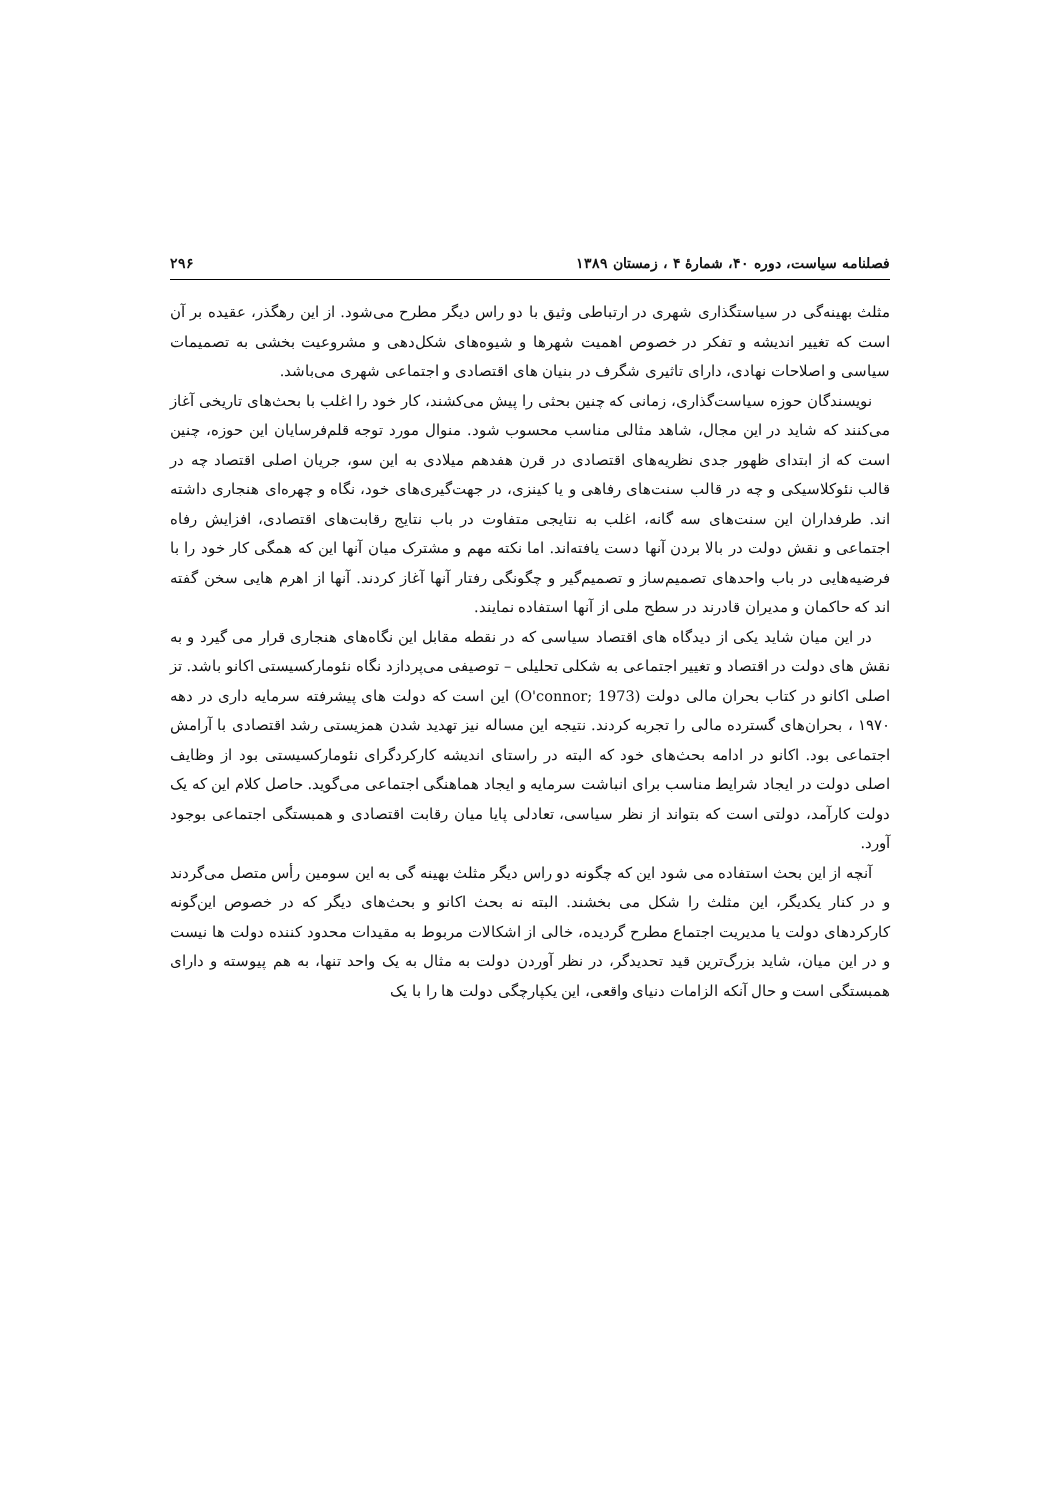فصلنامه سیاست، دوره ۴۰، شمارهٔ ۴ ، زمستان ۱۳۸۹ ۲۹۶
مثلث بهینه‌گی در سیاستگذاری شهری در ارتباطی وثیق با دو راس دیگر مطرح می‌شود. از این رهگذر، عقیده بر آن است که تغییر اندیشه و تفکر در خصوص اهمیت شهرها و شیوه‌های شکل‌دهی و مشروعیت بخشی به تصمیمات سیاسی و اصلاحات نهادی، دارای تاثیری شگرف در بنیان های اقتصادی و اجتماعی شهری می‌باشد.
نویسندگان حوزه سیاست‌گذاری، زمانی که چنین بحثی را پیش می‌کشند، کار خود را اغلب با بحث‌های تاریخی آغاز می‌کنند که شاید در این مجال، شاهد مثالی مناسب محسوب شود. منوال مورد توجه قلم‌فرسایان این حوزه، چنین است که از ابتدای ظهور جدی نظریه‌های اقتصادی در قرن هفدهم میلادی به این سو، جریان اصلی اقتصاد چه در قالب نئوکلاسیکی و چه در قالب سنت‌های رفاهی و یا کینزی، در جهت‌گیری‌های خود، نگاه و چهره‌ای هنجاری داشته اند. طرفداران این سنت‌های سه گانه، اغلب به نتایجی متفاوت در باب نتایج رقابت‌های اقتصادی، افزایش رفاه اجتماعی و نقش دولت در بالا بردن آنها دست یافته‌اند. اما نکته مهم و مشترک میان آنها این که همگی کار خود را با فرضیه‌هایی در باب واحدهای تصمیم‌ساز و تصمیم‌گیر و چگونگی رفتار آنها آغاز کردند. آنها از اهرم هایی سخن گفته اند که حاکمان و مدیران قادرند در سطح ملی از آنها استفاده نمایند.
در این میان شاید یکی از دیدگاه های اقتصاد سیاسی که در نقطه مقابل این نگاه‌های هنجاری قرار می گیرد و به نقش های دولت در اقتصاد و تغییر اجتماعی به شکلی تحلیلی – توصیفی می‌پردازد نگاه نئومارکسیستی اکانو باشد. تز اصلی اکانو در کتاب بحران مالی دولت (O'connor; 1973) این است که دولت های پیشرفته سرمایه داری در دهه ۱۹۷۰ ، بحران‌های گسترده مالی را تجربه کردند. نتیجه این مساله نیز تهدید شدن همزیستی رشد اقتصادی با آرامش اجتماعی بود. اکانو در ادامه بحث‌های خود که البته در راستای اندیشه کارکردگرای نئومارکسیستی بود از وظایف اصلی دولت در ایجاد شرایط مناسب برای انباشت سرمایه و ایجاد هماهنگی اجتماعی می‌گوید. حاصل کلام این که یک دولت کارآمد، دولتی است که بتواند از نظر سیاسی، تعادلی پایا میان رقابت اقتصادی و همبستگی اجتماعی بوجود آورد.
آنچه از این بحث استفاده می شود این که چگونه دو راس دیگر مثلث بهینه گی به این سومین رأس متصل می‌گردند و در کنار یکدیگر، این مثلث را شکل می بخشند. البته نه بحث اکانو و بحث‌های دیگر که در خصوص این‌گونه کارکردهای دولت یا مدیریت اجتماع مطرح گردیده، خالی از اشکالات مربوط به مقیدات محدود کننده دولت ها نیست و در این میان، شاید بزرگ‌ترین قید تحدیدگر، در نظر آوردن دولت به مثال به یک واحد تنها، به هم پیوسته و دارای همبستگی است و حال آنکه الزامات دنیای واقعی، این یکپارچگی دولت ها را با یک